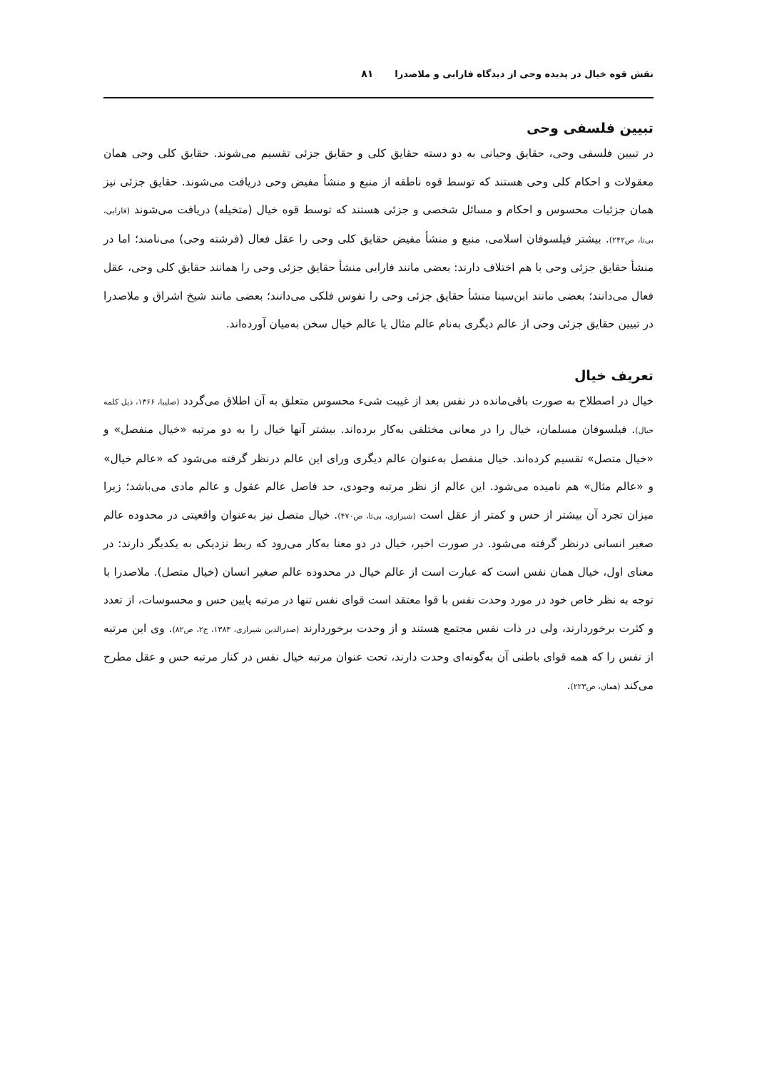نقش قوه خیال در پدیده وحی از دیدگاه فارابی و ملاصدرا ۸۱
تبیین فلسفی وحی
در تبیین فلسفی وحی، حقایق وحیانی به دو دسته حقایق کلی و حقایق جزئی تقسیم می‌شوند. حقایق کلی وحی همان معقولات و احکام کلی وحی هستند که توسط قوه ناطقه از منبع و منشأ مفیض وحی دریافت می‌شوند. حقایق جزئی نیز همان جزئیات محسوس و احکام و مسائل شخصی و جزئی هستند که توسط قوه خیال (متخیله) دریافت می‌شوند (فارابی، بی‌تا، ص۲۴۲). بیشتر فیلسوفان اسلامی، منبع و منشأ مفیض حقایق کلی وحی را عقل فعال (فرشته وحی) می‌نامند؛ اما در منشأ حقایق جزئی وحی با هم اختلاف دارند: بعضی مانند فارابی منشأ حقایق جزئی وحی را همانند حقایق کلی وحی، عقل فعال می‌دانند؛ بعضی مانند ابن‌سینا منشأ حقایق جزئی وحی را نفوس فلکی می‌دانند؛ بعضی مانند شیخ اشراق و ملاصدرا در تبیین حقایق جزئی وحی از عالم دیگری به‌نام عالم مثال یا عالم خیال سخن به‌میان آورده‌اند.
تعریف خیال
خیال در اصطلاح به صورت باقی‌مانده در نفس بعد از غیبت شیء محسوس متعلق به آن اطلاق می‌گردد (صلیبا، ۱۳۶۶، ذیل کلمه خیال). فیلسوفان مسلمان، خیال را در معانی مختلفی به‌کار برده‌اند. بیشتر آنها خیال را به دو مرتبه «خیال منفصل» و «خیال متصل» تقسیم کرده‌اند. خیال منفصل به‌عنوان عالم دیگری ورای این عالم درنظر گرفته می‌شود که «عالم خیال» و «عالم مثال» هم نامیده می‌شود. این عالم از نظر مرتبه وجودی، حد فاصل عالم عقول و عالم مادی می‌باشد؛ زیرا میزان تجرد آن بیشتر از حس و کمتر از عقل است (شیرازی، بی‌تا، ص۴۷۰). خیال متصل نیز به‌عنوان واقعیتی در محدوده عالم صغیر انسانی درنظر گرفته می‌شود. در صورت اخیر، خیال در دو معنا به‌کار می‌رود که ربط نزدیکی به یکدیگر دارند: در معنای اول، خیال همان نفس است که عبارت است از عالم خیال در محدوده عالم صغیر انسان (خیال متصل). ملاصدرا با توجه به نظر خاص خود در مورد وحدت نفس با قوا معتقد است قوای نفس تنها در مرتبه پایین حس و محسوسات، از تعدد و کثرت برخوردارند، ولی در ذات نفس مجتمع هستند و از وحدت برخوردارند (صدرالدین شیرازی، ۱۳۸۳، ج۲، ص۸۲). وی این مرتبه از نفس را که همه قوای باطنی آن به‌گونه‌ای وحدت دارند، تحت عنوان مرتبه خیال نفس در کنار مرتبه حس و عقل مطرح می‌کند (همان، ص۲۲۳).